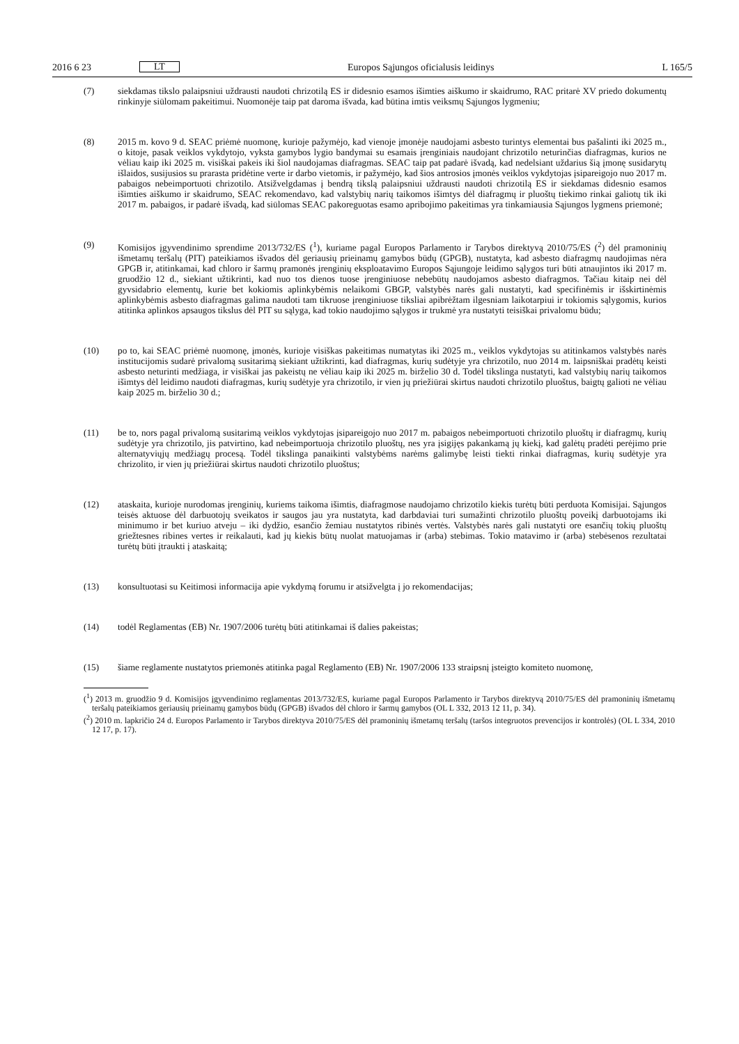2016 6 23 LT Europos Sąjungos oficialusis leidinys L 165/5
(7) siekdamas tikslo palaipsniui uždrausti naudoti chrizotilą ES ir didesnio esamos išimties aiškumo ir skaidrumo, RAC pritarė XV priedo dokumentų rinkinyje siūlomam pakeitimui. Nuomonėje taip pat daroma išvada, kad būtina imtis veiksmų Sąjungos lygmeniu;
(8) 2015 m. kovo 9 d. SEAC priėmė nuomonę, kurioje pažymėjo, kad vienoje įmonėje naudojami asbesto turintys elementai bus pašalinti iki 2025 m., o kitoje, pasak veiklos vykdytojo, vyksta gamybos lygio bandymai su esamais įrenginiais naudojant chrizotilo neturinčias diafragmas, kurios ne vėliau kaip iki 2025 m. visiškai pakeis iki šiol naudojamas diafragmas. SEAC taip pat padarė išvadą, kad nedelsiant uždarius šią įmonę susidarytų išlaidos, susijusios su prarasta pridėtine verte ir darbo vietomis, ir pažymėjo, kad šios antrosios įmonės veiklos vykdytojas įsipareigojo nuo 2017 m. pabaigos nebeimportuoti chrizotilo. Atsižvelgdamas į bendrą tikslą palaipsniui uždrausti naudoti chrizotilą ES ir siekdamas didesnio esamos išimties aiškumo ir skaidrumo, SEAC rekomendavo, kad valstybių narių taikomos išimtys dėl diafragmų ir pluoštų tiekimo rinkai galiotų tik iki 2017 m. pabaigos, ir padarė išvadą, kad siūlomas SEAC pakoreguotas esamo apribojimo pakeitimas yra tinkamiausia Sąjungos lygmens priemonė;
(9) Komisijos įgyvendinimo sprendime 2013/732/ES (<sup>1</sup>), kuriame pagal Europos Parlamento ir Tarybos direktyvą 2010/75/ES (<sup>2</sup>) dėl pramoninių išmetamų teršalų (PIT) pateikiamos išvados dėl geriausių prieinamų gamybos būdų (GPGB), nustatyta, kad asbesto diafragmų naudojimas nėra GPGB ir, atitinkamai, kad chloro ir šarmų pramonės įrenginių eksploatavimo Europos Sąjungoje leidimo sąlygos turi būti atnaujintos iki 2017 m. gruodžio 12 d., siekiant užtikrinti, kad nuo tos dienos tuose įrenginiuose nebebūtų naudojamos asbesto diafragmos. Tačiau kitaip nei dėl gyvsidabrio elementų, kurie bet kokiomis aplinkybėmis nelaikomi GBGP, valstybės narės gali nustatyti, kad specifinėmis ir išskirtinėmis aplinkybėmis asbesto diafragmas galima naudoti tam tikruose įrenginiuose tiksliai apibrėžtam ilgesniam laikotarpiui ir tokiomis sąlygomis, kurios atitinka aplinkos apsaugos tikslus dėl PIT su sąlyga, kad tokio naudojimo sąlygos ir trukmė yra nustatyti teisiškai privalomu būdu;
(10) po to, kai SEAC priėmė nuomonę, įmonės, kurioje visiškas pakeitimas numatytas iki 2025 m., veiklos vykdytojas su atitinkamos valstybės narės institucijomis sudarė privalomą susitarimą siekiant užtikrinti, kad diafragmas, kurių sudėtyje yra chrizotilo, nuo 2014 m. laipsniškai pradėtų keisti asbesto neturinti medžiaga, ir visiškai jas pakeistų ne vėliau kaip iki 2025 m. birželio 30 d. Todėl tikslinga nustatyti, kad valstybių narių taikomos išimtys dėl leidimo naudoti diafragmas, kurių sudėtyje yra chrizotilo, ir vien jų priežiūrai skirtus naudoti chrizotilo pluoštus, baigtų galioti ne vėliau kaip 2025 m. birželio 30 d.;
(11) be to, nors pagal privalomą susitarimą veiklos vykdytojas įsipareigojo nuo 2017 m. pabaigos nebeimportuoti chrizotilo pluoštų ir diafragmų, kurių sudėtyje yra chrizotilo, jis patvirtino, kad nebeimportuoja chrizotilo pluoštų, nes yra įsigijęs pakankamą jų kiekį, kad galėtų pradėti perėjimo prie alternatyviųjų medžiagų procesą. Todėl tikslinga panaikinti valstybėms narėms galimybę leisti tiekti rinkai diafragmas, kurių sudėtyje yra chrizolito, ir vien jų priežiūrai skirtus naudoti chrizotilo pluoštus;
(12) ataskaita, kurioje nurodomas įrenginių, kuriems taikoma išimtis, diafragmose naudojamo chrizotilo kiekis turėtų būti perduota Komisijai. Sąjungos teisės aktuose dėl darbuotojų sveikatos ir saugos jau yra nustatyta, kad darbdaviai turi sumažinti chrizotilo pluoštų poveikį darbuotojams iki minimumo ir bet kuriuo atveju – iki dydžio, esančio žemiau nustatytos ribinės vertės. Valstybės narės gali nustatyti ore esančių tokių pluoštų griežtesnes ribines vertes ir reikalauti, kad jų kiekis būtų nuolat matuojamas ir (arba) stebimas. Tokio matavimo ir (arba) stebėsenos rezultatai turėtų būti įtraukti į ataskaitą;
(13) konsultuotasi su Keitimosi informacija apie vykdymą forumu ir atsižvelgta į jo rekomendacijas;
(14) todėl Reglamentas (EB) Nr. 1907/2006 turėtų būti atitinkamai iš dalies pakeistas;
(15) šiame reglamente nustatytos priemonės atitinka pagal Reglamento (EB) Nr. 1907/2006 133 straipsnį įsteigto komiteto nuomonę,
(<sup>1</sup>) 2013 m. gruodžio 9 d. Komisijos įgyvendinimo reglamentas 2013/732/ES, kuriame pagal Europos Parlamento ir Tarybos direktyvą 2010/75/ES dėl pramoninių išmetamų teršalų pateikiamos geriausių prieinamų gamybos būdų (GPGB) išvados dėl chloro ir šarmų gamybos (OL L 332, 2013 12 11, p. 34).
(<sup>2</sup>) 2010 m. lapkričio 24 d. Europos Parlamento ir Tarybos direktyva 2010/75/ES dėl pramoninių išmetamų teršalų (taršos integruotos prevencijos ir kontrolės) (OL L 334, 2010 12 17, p. 17).